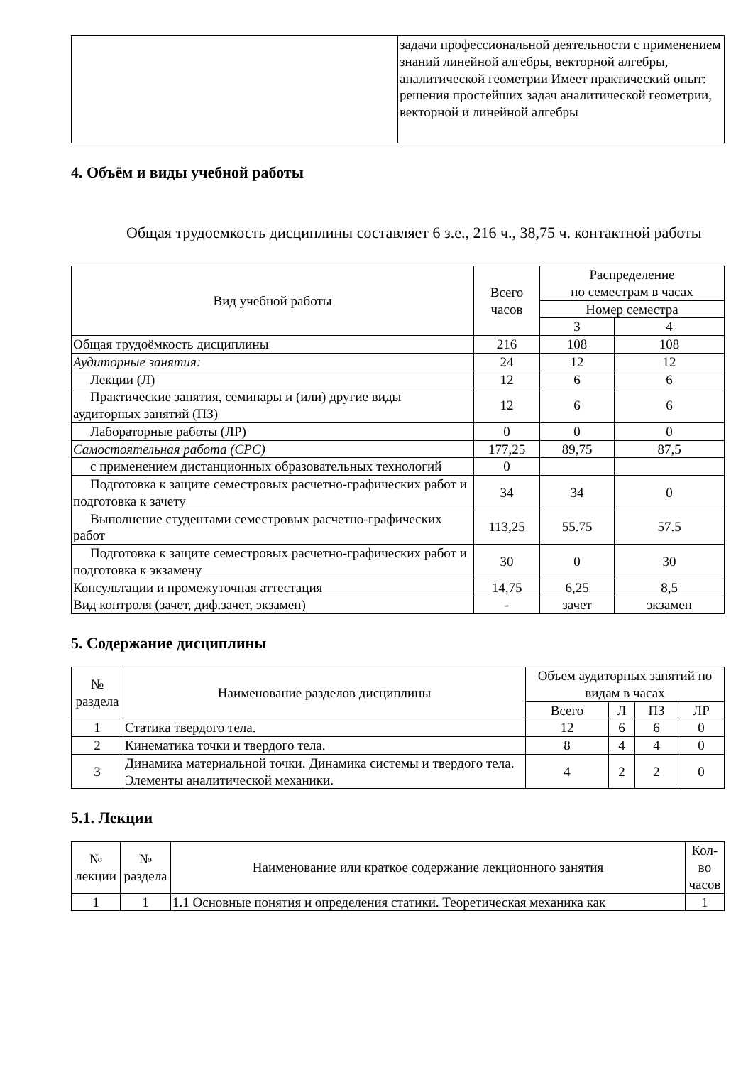| | задачи профессиональной деятельности с применением знаний линейной алгебры, векторной алгебры, аналитической геометрии Имеет практический опыт: решения простейших задач аналитической геометрии, векторной и линейной алгебры |
4. Объём и виды учебной работы
Общая трудоемкость дисциплины составляет 6 з.е., 216 ч., 38,75 ч. контактной работы
| Вид учебной работы | Всего часов | Распределение по семестрам в часах | |
| --- | --- | --- | --- |
| | | Номер семестра | |
| | | 3 | 4 |
| Общая трудоёмкость дисциплины | 216 | 108 | 108 |
| Аудиторные занятия: | 24 | 12 | 12 |
| Лекции (Л) | 12 | 6 | 6 |
| Практические занятия, семинары и (или) другие виды аудиторных занятий (ПЗ) | 12 | 6 | 6 |
| Лабораторные работы (ЛР) | 0 | 0 | 0 |
| Самостоятельная работа (СРС) | 177,25 | 89,75 | 87,5 |
| с применением дистанционных образовательных технологий | 0 | | |
| Подготовка к защите семестровых расчетно-графических работ и подготовка к зачету | 34 | 34 | 0 |
| Выполнение студентами семестровых расчетно-графических работ | 113,25 | 55.75 | 57.5 |
| Подготовка к защите семестровых расчетно-графических работ и подготовка к экзамену | 30 | 0 | 30 |
| Консультации и промежуточная аттестация | 14,75 | 6,25 | 8,5 |
| Вид контроля (зачет, диф.зачет, экзамен) | - | зачет | экзамен |
5. Содержание дисциплины
| № раздела | Наименование разделов дисциплины | Объем аудиторных занятий по видам в часах | | | |
| --- | --- | --- | --- | --- | --- |
| | | Всего | Л | ПЗ | ЛР |
| 1 | Статика твердого тела. | 12 | 6 | 6 | 0 |
| 2 | Кинематика точки и твердого тела. | 8 | 4 | 4 | 0 |
| 3 | Динамика материальной точки. Динамика системы и твердого тела. Элементы аналитической механики. | 4 | 2 | 2 | 0 |
5.1. Лекции
| № лекции | № раздела | Наименование или краткое содержание лекционного занятия | Кол-во часов |
| --- | --- | --- | --- |
| 1 | 1 | 1.1 Основные понятия и определения статики. Теоретическая механика как | 1 |